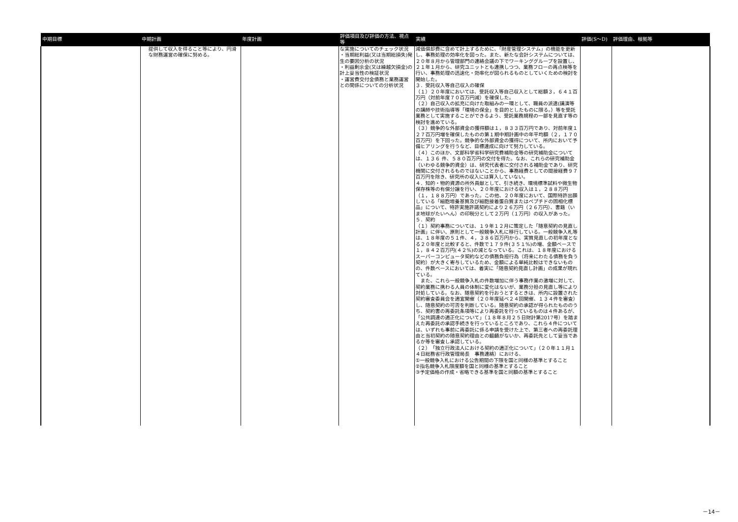| 中期目標 | 中期計画 | 年度計画 | 評価項目及び評価の方法、視点等 | 実績 | 評価(S～D) | 評価理由、根拠等 |
| --- | --- | --- | --- | --- | --- | --- |
| | 提供して収入を得ること等により、円滑な財務運営の確保に努める。 | | な実施についてのチェック状況 ・当期総利益(又は当期総損失)発生の要因分析の状況 ・利益剰余金(又は繰越欠損金)の計上妥当性の検証状況 ・運営費交付金債務と業務運営との関係についての分析状況 | 減価償却費に含めて計上するために、「財産管理システム」の機能を更新し、事務処理の効率化を図った。また、新たな会計システムについては、２０年８月から管理部門の連絡会議の下でワーキンググループを設置し、２１年１月から、研究ユニットとも連携しつつ、業務フローの再点検等を行い、事務処理の迅速化・効率化が図られるものとしていくための検討を開始した。 ３．受託収入等自己収入の確保 （１）２０年度においては、受託収入等自己収入として総額３，６４１百万円（対前年度７０百万円減）を確保した。 （２）自己収入の拡充に向けた取組みの一環として、職員の派遣(講演等の講師や技術指導等「環境の保全」を目的としたものに限る。）等を受託業務として実施することができるよう、受託業務規程の一部を見直す等の検討を進めている。 （３）競争的な外部資金の獲得額は１，８３３百万円であり、対前年度１２７百万円増を確保したものの第１期中期計画中の年平均額（２，１７０百万円）を下回った。競争的な外部資金の獲得について、所内において予備ヒアリングを行うなど、目標達成に向けて努力している。 （４）このほか、文部科学省科学研究費補助金等の研究補助金については、１３６ 件、５８０百万円の交付を得た。なお、これらの研究補助金（いわゆる競争的資金）は、研究代表者に交付される補助金であり、研究機関に交付されるものではないことから、事務経費としての間接経費９７百万円を除き、研究所の収入には算入していない。 ４．知的・物的資源の所外貢献として、引き続き、環境標準試料や微生物保存株等の有償分譲を行い、２０年度における収入は１，２８８万円（１，１８８万円）であった。この他、２０年度において、国際特許出願している「細胞培養基質及び細胞接着蛋白質またはペプチドの固相化標品」について、特許実施許諾契約により２６万円（２６万円）、書籍（いま地球がたいへん）の印税分として２万円（１万円）の収入があった。 ５．契約 （１）契約事務については、１９年１２月に策定した「随意契約の見直し計画」に伴い、原則として一般競争入札に移行している。一般競争入札等は、１８年度の５１件、４，３８６百万円から、実質見直しの初年度となる２０年度と比較すると、件数で１７９件(３５１%)の増、金額ベースで１，８４２百万円(４２%)の減となっている。これは、１８年度におけるスーパーコンピュータ契約などの債務負担行為（将来にわたる債務を負う契約）が大きく寄与しているため、金額による単純比較はできないものの、件数ベースにおいては、着実に「随意契約見直し計画」の成果が現れている。 また、これら一般競争入札の件数増加に伴う事務作業の激増に対して、契約業務に携わる人員の体制に変化はないが、業務分担の見直し等により対処している。なお、随意契約を行おうとするときは、所内に設置された契約審査委員会を適宜開催（２０年度延べ２４回開催、１３４件を審査）し、随意契約の可否を判断している。随意契約の承認が得られたもののうち、契約書の再委託条項等により再委託を行っているものは４件あるが、「公共調達の適正化について」（１８年８月２５日財計第2017号）を踏まえた再委託の承認手続きを行っているところであり、これら４件については、いずれも事前に再委託に係る申請を受けた上で、第三者への再委託理由と当初契約の随意契約理由との齟齬がないか、再委託先として妥当であるか等を審査し承認している。 （２）「独立行政法人における契約の適正化について」（２０年１１月１４日総務省行政管理局長 事務連絡）における、 ①一般競争入札における公告期間の下限を国と同様の基準とすること ②指名競争入札限度額を国と同様の基準とすること ③予定価格の作成・省略できる基準を国と同額の基準とすること | | |
－14－